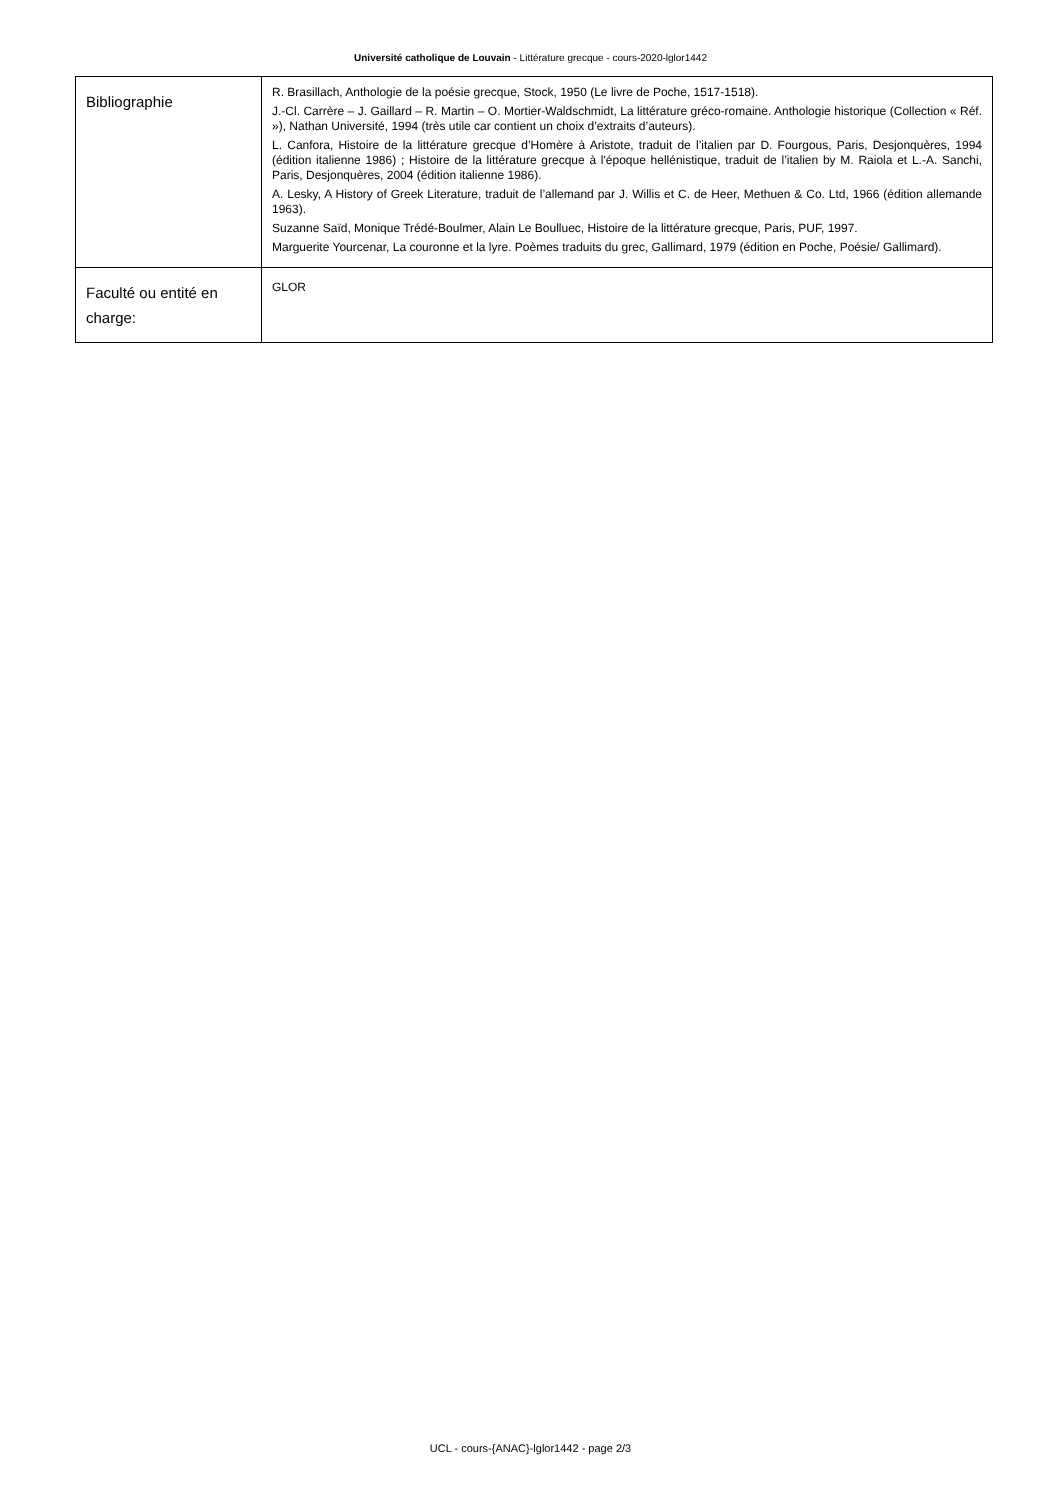Université catholique de Louvain - Littérature grecque - cours-2020-lglor1442
| Bibliographie | R. Brasillach, Anthologie de la poésie grecque, Stock, 1950 (Le livre de Poche, 1517-1518). J.-Cl. Carrère – J. Gaillard – R. Martin – O. Mortier-Waldschmidt, La littérature gréco-romaine. Anthologie historique (Collection « Réf. »), Nathan Université, 1994 (très utile car contient un choix d’extraits d’auteurs). L. Canfora, Histoire de la littérature grecque d’Homère à Aristote, traduit de l’italien par D. Fourgous, Paris, Desjonquères, 1994 (édition italienne 1986) ; Histoire de la littérature grecque à l'époque hellénistique, traduit de l’italien by M. Raiola et L.-A. Sanchi, Paris, Desjonquères, 2004 (édition italienne 1986). A. Lesky, A History of Greek Literature, traduit de l’allemand par J. Willis et C. de Heer, Methuen & Co. Ltd, 1966 (édition allemande 1963). Suzanne Saïd, Monique Trédé-Boulmer, Alain Le Boulluec, Histoire de la littérature grecque, Paris, PUF, 1997. Marguerite Yourcenar, La couronne et la lyre. Poèmes traduits du grec, Gallimard, 1979 (édition en Poche, Poésie/ Gallimard). |
| Faculté ou entité en charge: | GLOR |
UCL - cours-{ANAC}-lglor1442 - page 2/3